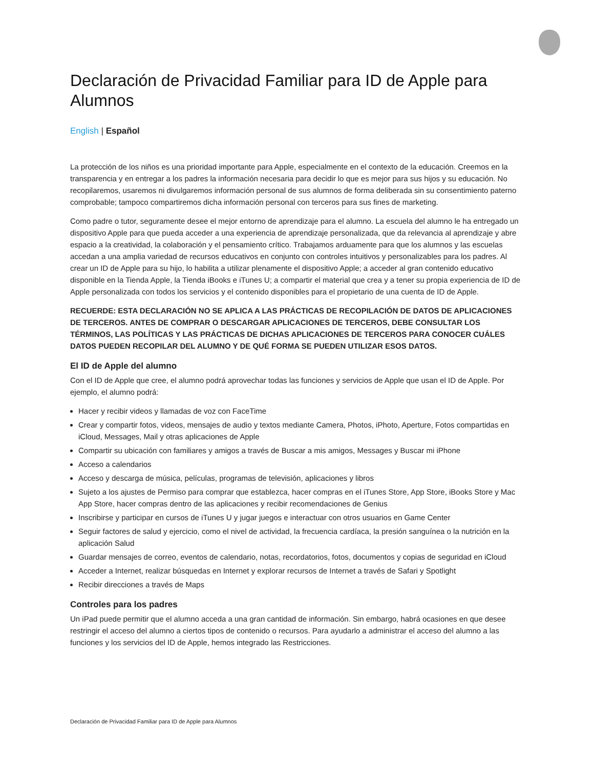Declaración de Privacidad Familiar para ID de Apple para Alumnos
English | Español
La protección de los niños es una prioridad importante para Apple, especialmente en el contexto de la educación. Creemos en la transparencia y en entregar a los padres la información necesaria para decidir lo que es mejor para sus hijos y su educación. No recopilaremos, usaremos ni divulgaremos información personal de sus alumnos de forma deliberada sin su consentimiento paterno comprobable; tampoco compartiremos dicha información personal con terceros para sus fines de marketing.
Como padre o tutor, seguramente desee el mejor entorno de aprendizaje para el alumno. La escuela del alumno le ha entregado un dispositivo Apple para que pueda acceder a una experiencia de aprendizaje personalizada, que da relevancia al aprendizaje y abre espacio a la creatividad, la colaboración y el pensamiento crítico. Trabajamos arduamente para que los alumnos y las escuelas accedan a una amplia variedad de recursos educativos en conjunto con controles intuitivos y personalizables para los padres. Al crear un ID de Apple para su hijo, lo habilita a utilizar plenamente el dispositivo Apple; a acceder al gran contenido educativo disponible en la Tienda Apple, la Tienda iBooks e iTunes U; a compartir el material que crea y a tener su propia experiencia de ID de Apple personalizada con todos los servicios y el contenido disponibles para el propietario de una cuenta de ID de Apple.
RECUERDE: ESTA DECLARACIÓN NO SE APLICA A LAS PRÁCTICAS DE RECOPILACIÓN DE DATOS DE APLICACIONES DE TERCEROS. ANTES DE COMPRAR O DESCARGAR APLICACIONES DE TERCEROS, DEBE CONSULTAR LOS TÉRMINOS, LAS POLÍTICAS Y LAS PRÁCTICAS DE DICHAS APLICACIONES DE TERCEROS PARA CONOCER CUÁLES DATOS PUEDEN RECOPILAR DEL ALUMNO Y DE QUÉ FORMA SE PUEDEN UTILIZAR ESOS DATOS.
El ID de Apple del alumno
Con el ID de Apple que cree, el alumno podrá aprovechar todas las funciones y servicios de Apple que usan el ID de Apple. Por ejemplo, el alumno podrá:
Hacer y recibir videos y llamadas de voz con FaceTime
Crear y compartir fotos, videos, mensajes de audio y textos mediante Camera, Photos, iPhoto, Aperture, Fotos compartidas en iCloud, Messages, Mail y otras aplicaciones de Apple
Compartir su ubicación con familiares y amigos a través de Buscar a mis amigos, Messages y Buscar mi iPhone
Acceso a calendarios
Acceso y descarga de música, películas, programas de televisión, aplicaciones y libros
Sujeto a los ajustes de Permiso para comprar que establezca, hacer compras en el iTunes Store, App Store, iBooks Store y Mac App Store, hacer compras dentro de las aplicaciones y recibir recomendaciones de Genius
Inscribirse y participar en cursos de iTunes U y jugar juegos e interactuar con otros usuarios en Game Center
Seguir factores de salud y ejercicio, como el nivel de actividad, la frecuencia cardíaca, la presión sanguínea o la nutrición en la aplicación Salud
Guardar mensajes de correo, eventos de calendario, notas, recordatorios, fotos, documentos y copias de seguridad en iCloud
Acceder a Internet, realizar búsquedas en Internet y explorar recursos de Internet a través de Safari y Spotlight
Recibir direcciones a través de Maps
Controles para los padres
Un iPad puede permitir que el alumno acceda a una gran cantidad de información. Sin embargo, habrá ocasiones en que desee restringir el acceso del alumno a ciertos tipos de contenido o recursos. Para ayudarlo a administrar el acceso del alumno a las funciones y los servicios del ID de Apple, hemos integrado las Restricciones.
Declaración de Privacidad Familiar para ID de Apple para Alumnos